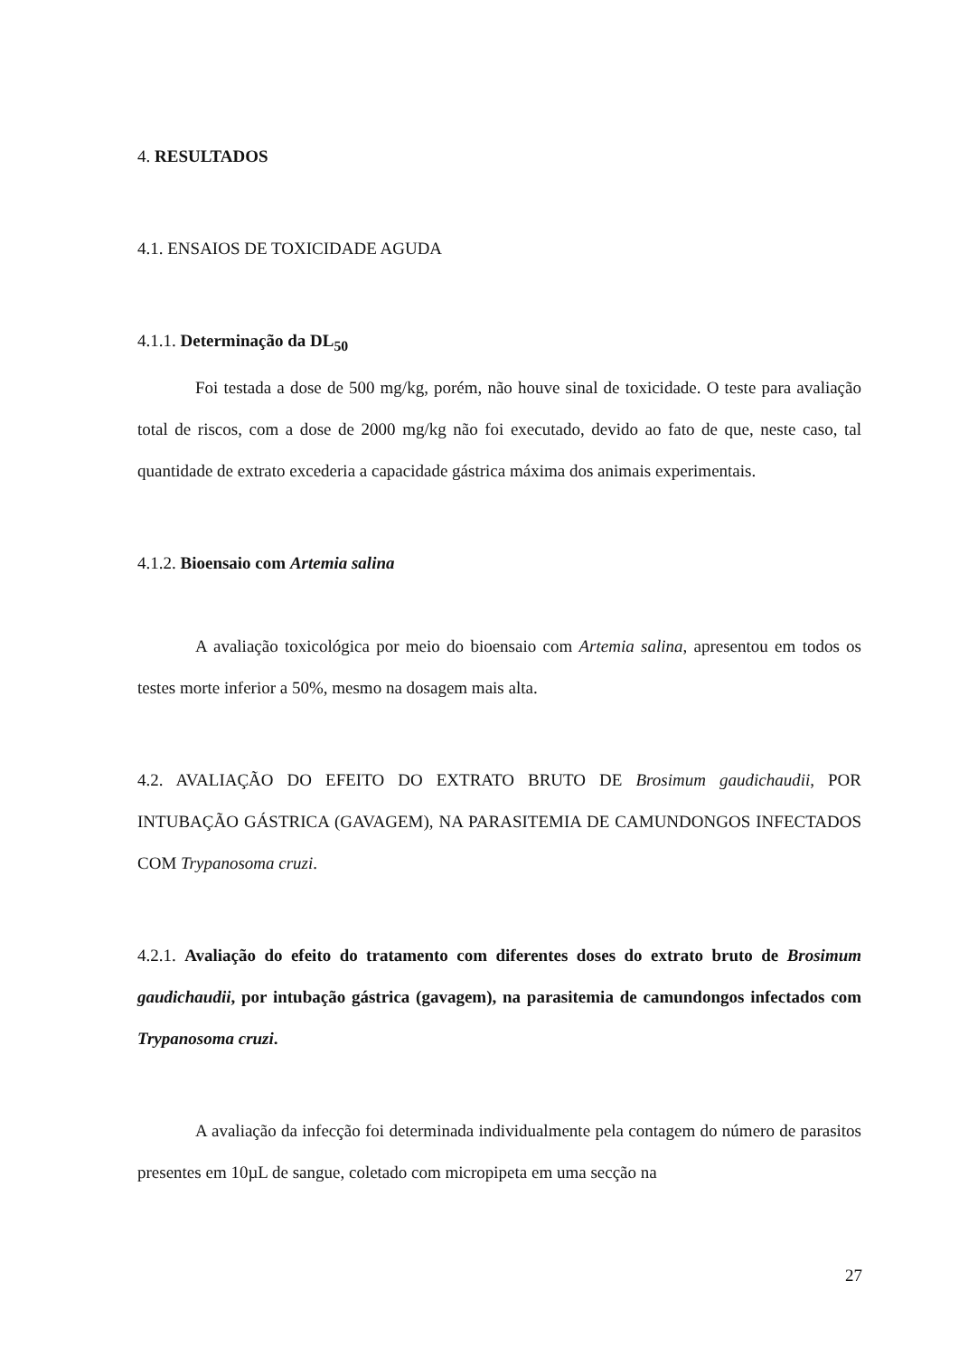4. RESULTADOS
4.1. ENSAIOS DE TOXICIDADE AGUDA
4.1.1. Determinação da DL<sub>50</sub>
Foi testada a dose de 500 mg/kg, porém, não houve sinal de toxicidade. O teste para avaliação total de riscos, com a dose de 2000 mg/kg não foi executado, devido ao fato de que, neste caso, tal quantidade de extrato excederia a capacidade gástrica máxima dos animais experimentais.
4.1.2. Bioensaio com Artemia salina
A avaliação toxicológica por meio do bioensaio com Artemia salina, apresentou em todos os testes morte inferior a 50%, mesmo na dosagem mais alta.
4.2. AVALIAÇÃO DO EFEITO DO EXTRATO BRUTO DE Brosimum gaudichaudii, POR INTUBAÇÃO GÁSTRICA (GAVAGEM), NA PARASITEMIA DE CAMUNDONGOS INFECTADOS COM Trypanosoma cruzi.
4.2.1. Avaliação do efeito do tratamento com diferentes doses do extrato bruto de Brosimum gaudichaudii, por intubação gástrica (gavagem), na parasitemia de camundongos infectados com Trypanosoma cruzi.
A avaliação da infecção foi determinada individualmente pela contagem do número de parasitos presentes em 10µL de sangue, coletado com micropipeta em uma secção na
27